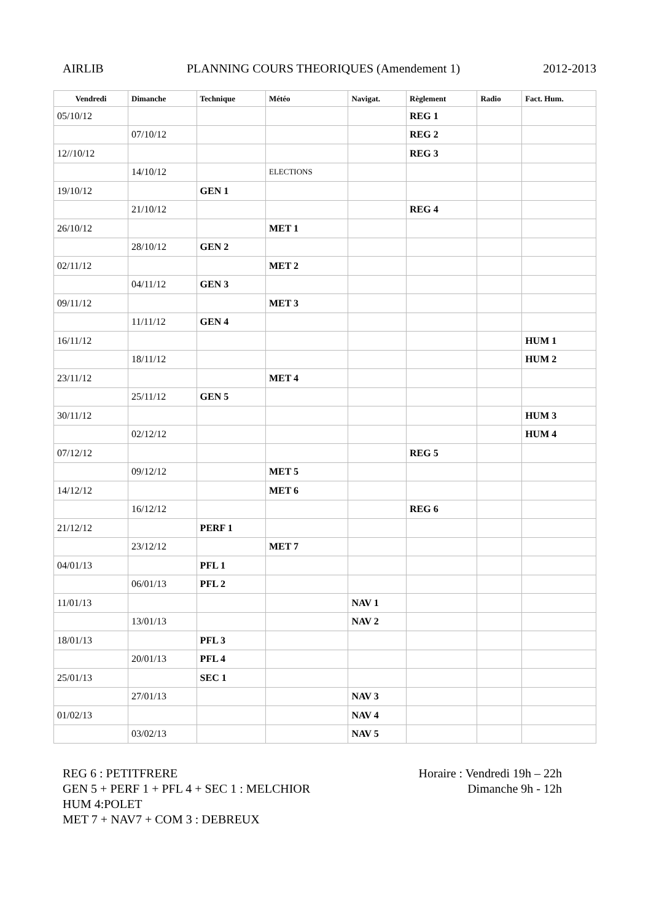AIRLIB PLANNING COURS THEORIQUES (Amendement 1) 2012-2013
| Vendredi | Dimanche | Technique | Météo | Navigat. | Règlement | Radio | Fact. Hum. |
| --- | --- | --- | --- | --- | --- | --- | --- |
| 05/10/12 | | | | | REG 1 | | |
| | 07/10/12 | | | | REG 2 | | |
| 12//10/12 | | | | | REG 3 | | |
| | 14/10/12 | | ELECTIONS | | | | |
| 19/10/12 | | GEN 1 | | | | | |
| | 21/10/12 | | | | REG 4 | | |
| 26/10/12 | | | MET 1 | | | | |
| | 28/10/12 | GEN 2 | | | | | |
| 02/11/12 | | | MET 2 | | | | |
| | 04/11/12 | GEN 3 | | | | | |
| 09/11/12 | | | MET 3 | | | | |
| | 11/11/12 | GEN 4 | | | | | |
| 16/11/12 | | | | | | | HUM 1 |
| | 18/11/12 | | | | | | HUM 2 |
| 23/11/12 | | | MET 4 | | | | |
| | 25/11/12 | GEN 5 | | | | | |
| 30/11/12 | | | | | | | HUM 3 |
| | 02/12/12 | | | | | | HUM 4 |
| 07/12/12 | | | | | REG 5 | | |
| | 09/12/12 | | MET 5 | | | | |
| 14/12/12 | | | MET 6 | | | | |
| | 16/12/12 | | | | REG 6 | | |
| 21/12/12 | | PERF 1 | | | | | |
| | 23/12/12 | | MET 7 | | | | |
| 04/01/13 | | PFL 1 | | | | | |
| | 06/01/13 | PFL 2 | | | | | |
| 11/01/13 | | | | NAV 1 | | | |
| | 13/01/13 | | | NAV 2 | | | |
| 18/01/13 | | PFL 3 | | | | | |
| | 20/01/13 | PFL 4 | | | | | |
| 25/01/13 | | SEC 1 | | | | | |
| | 27/01/13 | | | NAV 3 | | | |
| 01/02/13 | | | | NAV 4 | | | |
| | 03/02/13 | | | NAV 5 | | | |
REG 6 : PETITFRERE
GEN 5 + PERF 1 + PFL 4 + SEC 1 : MELCHIOR
HUM 4:POLET
MET 7 + NAV7 + COM 3 : DEBREUX
Horaire : Vendredi 19h – 22h
Dimanche 9h - 12h